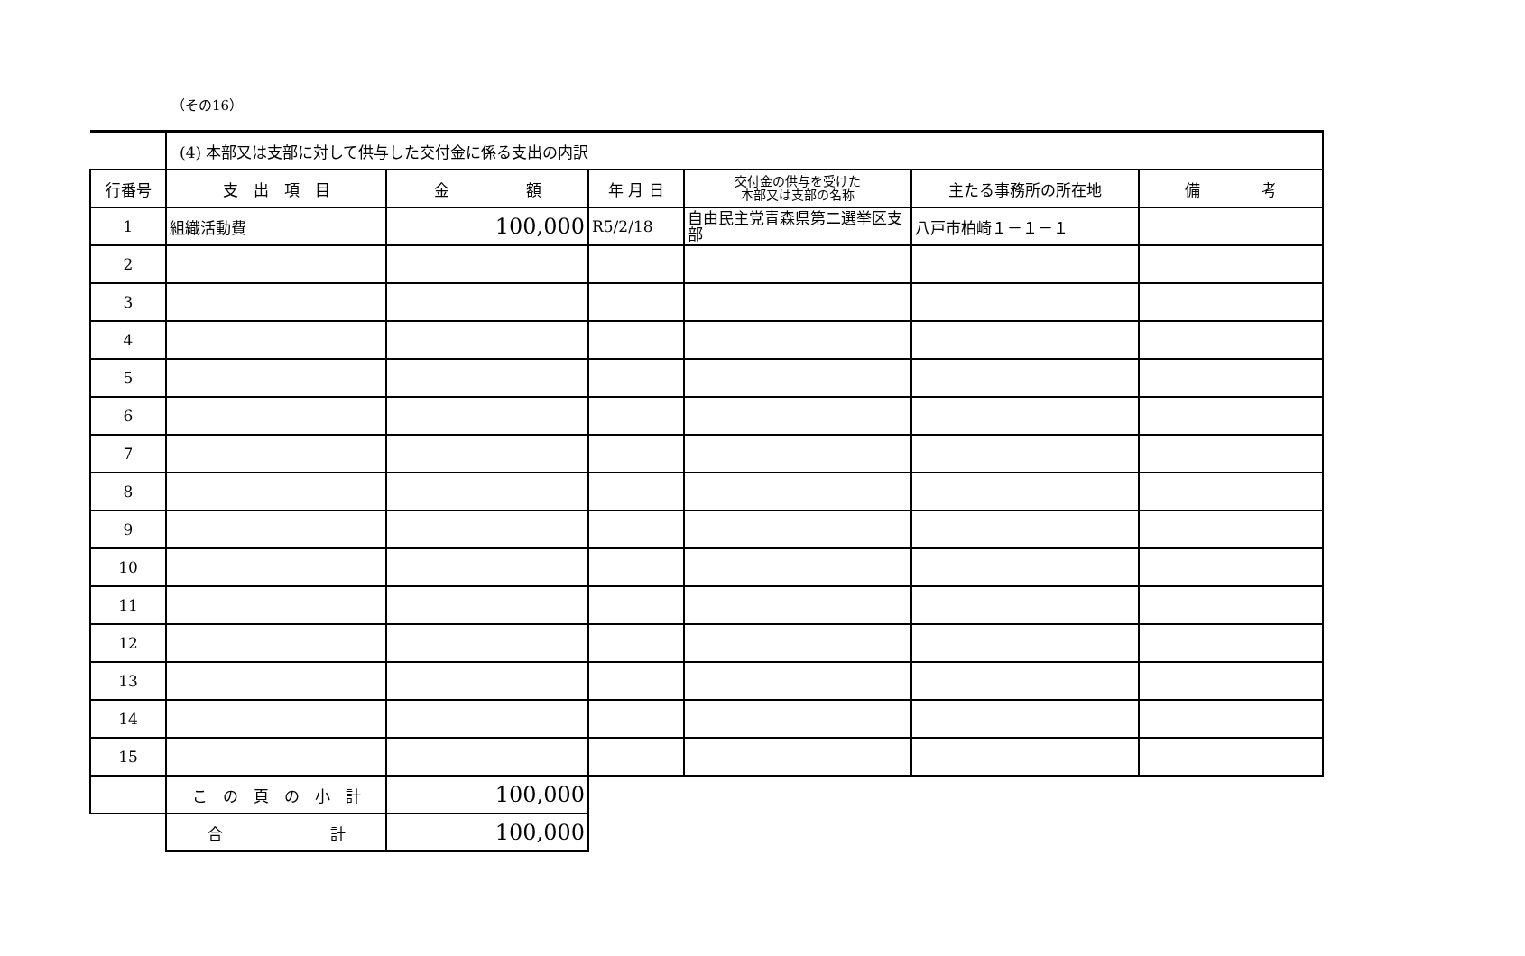（その16）
| | (4) 本部又は支部に対して供与した交付金に係る支出の内訳 | | | | | |
| 行番号 | 支 出 項 目 | 金 額 | 年 月 日 | 交付金の供与を受けた 本部又は支部の名称 | 主たる事務所の所在地 | 備 考 |
| 1 | 組織活動費 | 100,000 | R5/2/18 | 自由民主党青森県第二選挙区支部 | 八戸市柏崎１－１－１ | |
| 2 | | | | | | |
| 3 | | | | | | |
| 4 | | | | | | |
| 5 | | | | | | |
| 6 | | | | | | |
| 7 | | | | | | |
| 8 | | | | | | |
| 9 | | | | | | |
| 10 | | | | | | |
| 11 | | | | | | |
| 12 | | | | | | |
| 13 | | | | | | |
| 14 | | | | | | |
| 15 | | | | | | |
| | こ の 頁 の 小 計 | 100,000 | | | | |
| | 合 計 | 100,000 | | | | |